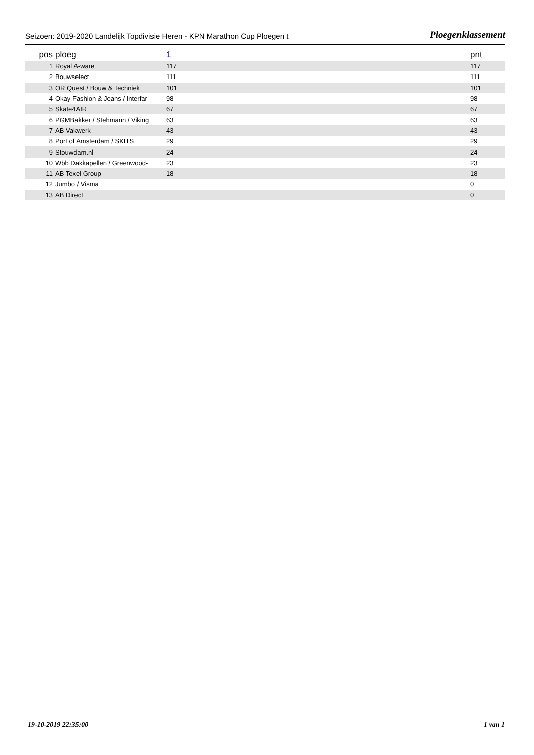Seizoen: 2019-2020 Landelijk Topdivisie Heren - KPN Marathon Cup Ploegen t Ploegenklassement
| pos | ploeg | 1 | pnt |
| --- | --- | --- | --- |
| 1 | Royal A-ware | 117 | 117 |
| 2 | Bouwselect | 111 | 111 |
| 3 | OR Quest / Bouw & Techniek | 101 | 101 |
| 4 | Okay Fashion & Jeans / Interfar | 98 | 98 |
| 5 | Skate4AIR | 67 | 67 |
| 6 | PGMBakker / Stehmann / Viking | 63 | 63 |
| 7 | AB Vakwerk | 43 | 43 |
| 8 | Port of Amsterdam / SKITS | 29 | 29 |
| 9 | Stouwdam.nl | 24 | 24 |
| 10 | Wbb Dakkapellen / Greenwood- | 23 | 23 |
| 11 | AB Texel Group | 18 | 18 |
| 12 | Jumbo / Visma | | 0 |
| 13 | AB Direct | | 0 |
19-10-2019 22:35:00 1 van 1